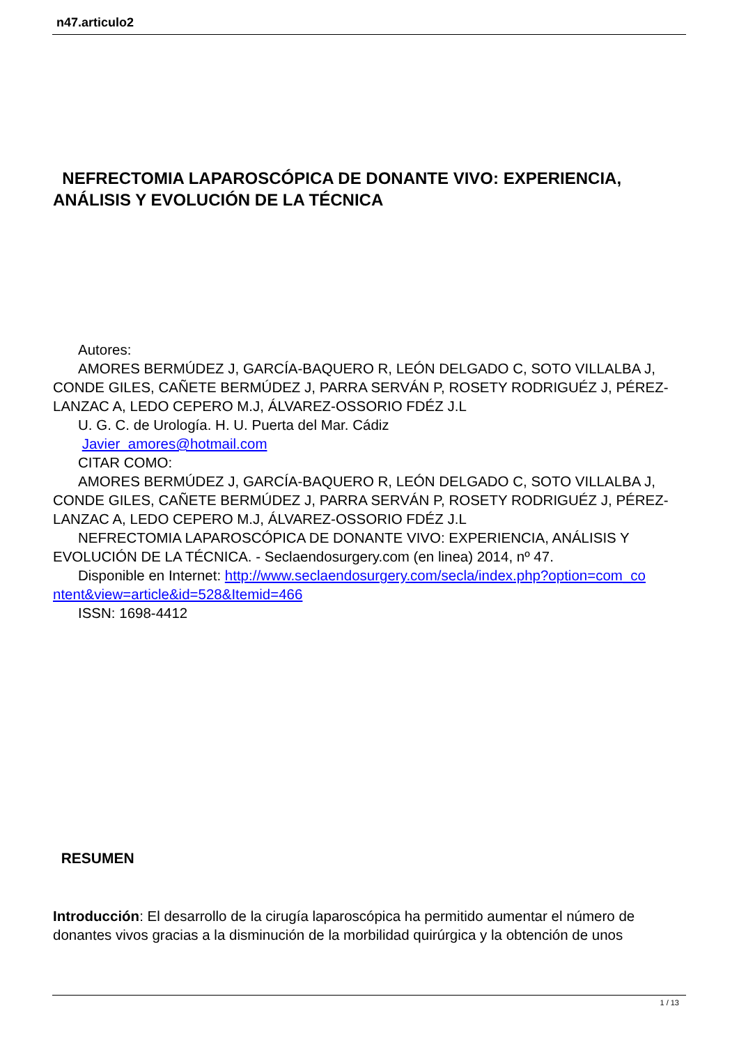n47.articulo2
NEFRECTOMIA LAPAROSCÓPICA DE DONANTE VIVO: EXPERIENCIA, ANÁLISIS Y EVOLUCIÓN DE LA TÉCNICA
Autores:
AMORES BERMÚDEZ J, GARCÍA-BAQUERO R, LEÓN DELGADO C, SOTO VILLALBA J, CONDE GILES, CAÑETE BERMÚDEZ J, PARRA SERVÁN P, ROSETY RODRIGUÉZ J, PÉREZ-LANZAC A, LEDO CEPERO M.J, ÁLVAREZ-OSSORIO FDÉZ J.L
U. G. C. de Urología. H. U. Puerta del Mar. Cádiz
Javier_amores@hotmail.com
CITAR COMO:
AMORES BERMÚDEZ J, GARCÍA-BAQUERO R, LEÓN DELGADO C, SOTO VILLALBA J, CONDE GILES, CAÑETE BERMÚDEZ J, PARRA SERVÁN P, ROSETY RODRIGUÉZ J, PÉREZ-LANZAC A, LEDO CEPERO M.J, ÁLVAREZ-OSSORIO FDÉZ J.L
NEFRECTOMIA LAPAROSCÓPICA DE DONANTE VIVO: EXPERIENCIA, ANÁLISIS Y EVOLUCIÓN DE LA TÉCNICA. - Seclaendosurgery.com (en linea) 2014, nº 47.
Disponible en Internet: http://www.seclaendosurgery.com/secla/index.php?option=com_co ntent&view=article&id=528&Itemid=466
ISSN: 1698-4412
RESUMEN
Introducción: El desarrollo de la cirugía laparoscópica ha permitido aumentar el número de donantes vivos gracias a la disminución de la morbilidad quirúrgica y la obtención de unos
1 / 13